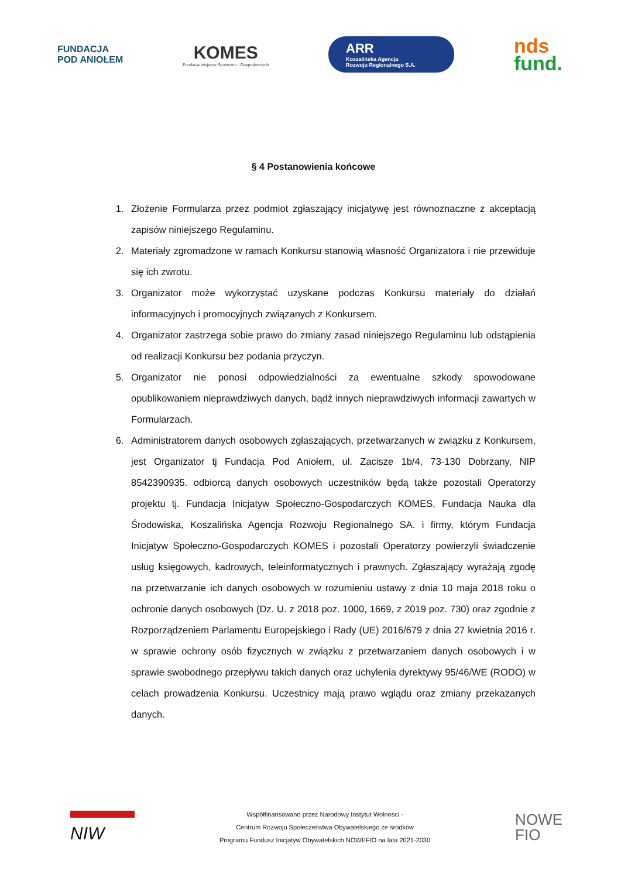FUNDACJA
POD ANIOŁEM
KOMES
Fundacja Inicjatyw Społeczno - Gospodarczych
ARR
Koszalińska Agencja
Rozwoju Regionalnego S.A.
nds
fund.
§ 4 Postanowienia końcowe
1. Złożenie Formularza przez podmiot zgłaszający inicjatywę jest równoznaczne z akceptacją zapisów niniejszego Regulaminu.
2. Materiały zgromadzone w ramach Konkursu stanowią własność Organizatora i nie przewiduje się ich zwrotu.
3. Organizator może wykorzystać uzyskane podczas Konkursu materiały do działań informacyjnych i promocyjnych związanych z Konkursem.
4. Organizator zastrzega sobie prawo do zmiany zasad niniejszego Regulaminu lub odstąpienia od realizacji Konkursu bez podania przyczyn.
5. Organizator nie ponosi odpowiedzialności za ewentualne szkody spowodowane opublikowaniem nieprawdziwych danych, bądź innych nieprawdziwych informacji zawartych w Formularzach.
6. Administratorem danych osobowych zgłaszających, przetwarzanych w związku z Konkursem, jest Organizator tj Fundacja Pod Aniołem, ul. Zacisze 1b/4, 73-130 Dobrzany, NIP 8542390935. odbiorcą danych osobowych uczestników będą także pozostali Operatorzy projektu tj. Fundacja Inicjatyw Społeczno-Gospodarczych KOMES, Fundacja Nauka dla Środowiska, Koszalińska Agencja Rozwoju Regionalnego SA. i firmy, którym Fundacja Inicjatyw Społeczno-Gospodarczych KOMES i pozostali Operatorzy powierzyli świadczenie usług księgowych, kadrowych, teleinformatycznych i prawnych. Zgłaszający wyrażają zgodę na przetwarzanie ich danych osobowych w rozumieniu ustawy z dnia 10 maja 2018 roku o ochronie danych osobowych (Dz. U. z 2018 poz. 1000, 1669, z 2019 poz. 730) oraz zgodnie z Rozporządzeniem Parlamentu Europejskiego i Rady (UE) 2016/679 z dnia 27 kwietnia 2016 r. w sprawie ochrony osób fizycznych w związku z przetwarzaniem danych osobowych i w sprawie swobodnego przepływu takich danych oraz uchylenia dyrektywy 95/46/WE (RODO) w celach prowadzenia Konkursu. Uczestnicy mają prawo wglądu oraz zmiany przekazanych danych.
NIW
Współfinansowano przez Narodowy Instytut Wolności -
Centrum Rozwoju Społeczeństwa Obywatelskiego ze środków
Programu Fundusz Inicjatyw Obywatelskich NOWEFIO na lata 2021-2030
NOWE
FIO